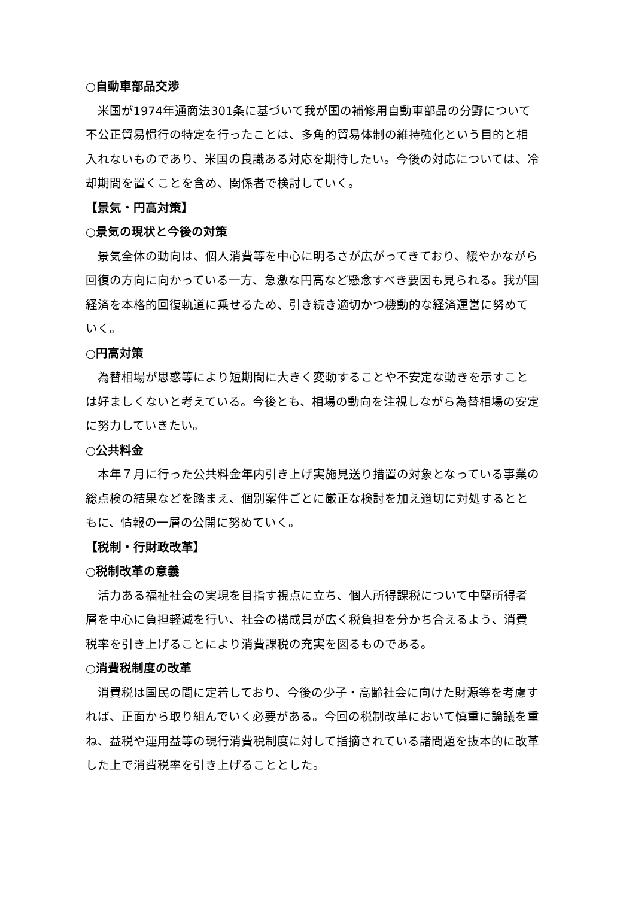○自動車部品交渉
米国が1974年通商法301条に基づいて我が国の補修用自動車部品の分野について不公正貿易慣行の特定を行ったことは、多角的貿易体制の維持強化という目的と相入れないものであり、米国の良識ある対応を期待したい。今後の対応については、冷却期間を置くことを含め、関係者で検討していく。
【景気・円高対策】
○景気の現状と今後の対策
景気全体の動向は、個人消費等を中心に明るさが広がってきており、緩やかながら回復の方向に向かっている一方、急激な円高など懸念すべき要因も見られる。我が国経済を本格的回復軌道に乗せるため、引き続き適切かつ機動的な経済運営に努めていく。
○円高対策
為替相場が思惑等により短期間に大きく変動することや不安定な動きを示すことは好ましくないと考えている。今後とも、相場の動向を注視しながら為替相場の安定に努力していきたい。
○公共料金
本年７月に行った公共料金年内引き上げ実施見送り措置の対象となっている事業の総点検の結果などを踏まえ、個別案件ごとに厳正な検討を加え適切に対処するとともに、情報の一層の公開に努めていく。
【税制・行財政改革】
○税制改革の意義
活力ある福祉社会の実現を目指す視点に立ち、個人所得課税について中堅所得者層を中心に負担軽減を行い、社会の構成員が広く税負担を分かち合えるよう、消費税率を引き上げることにより消費課税の充実を図るものである。
○消費税制度の改革
消費税は国民の間に定着しており、今後の少子・高齢社会に向けた財源等を考慮すれば、正面から取り組んでいく必要がある。今回の税制改革において慎重に論議を重ね、益税や運用益等の現行消費税制度に対して指摘されている諸問題を抜本的に改革した上で消費税率を引き上げることとした。